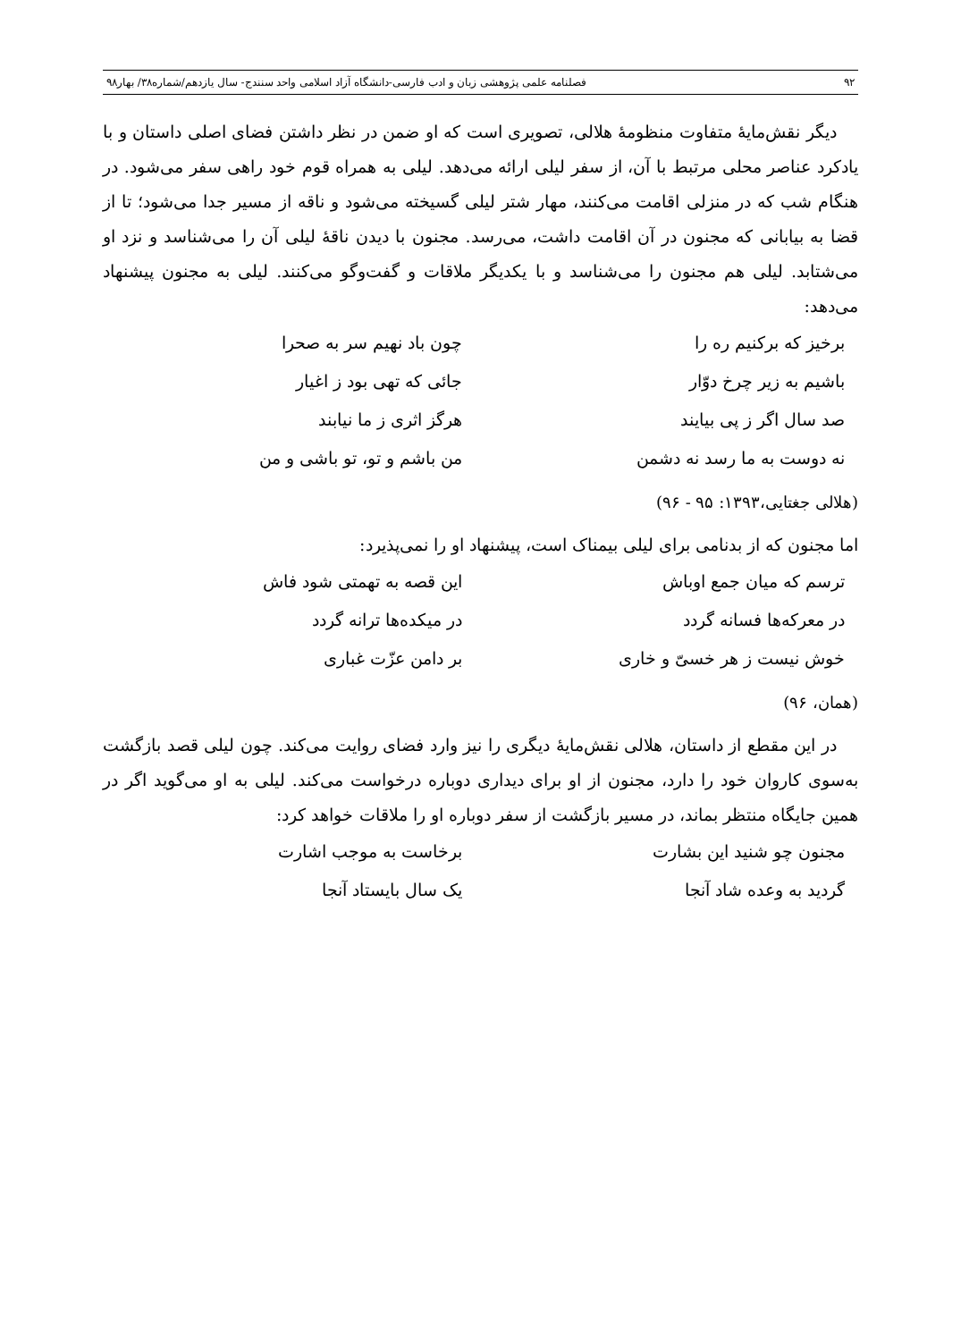۹۲ فصلنامه علمی پژوهشی زبان و ادب فارسی-دانشگاه آزاد اسلامی واحد سنندج- سال یازدهم/شماره۳۸/ بهار۹۸
دیگر نقش‌مایهٔ متفاوت منظومهٔ هلالی، تصویری است که او ضمن در نظر داشتن فضای اصلی داستان و با یادکرد عناصر محلی مرتبط با آن، از سفر لیلی ارائه می‌دهد. لیلی به همراه قوم خود راهی سفر می‌شود. در هنگام شب که در منزلی اقامت می‌کنند، مهار شتر لیلی گسیخته می‌شود و ناقه از مسیر جدا می‌شود؛ تا از قضا به بیابانی که مجنون در آن اقامت داشت، می‌رسد. مجنون با دیدن ناقهٔ لیلی آن را می‌شناسد و نزد او می‌شتابد. لیلی هم مجنون را می‌شناسد و با یکدیگر ملاقات و گفت‌وگو می‌کنند. لیلی به مجنون پیشنهاد می‌دهد:
برخیز که برکنیم ره را
چون باد نهیم سر به صحرا
باشیم به زیر چرخ دوّار
جائی که تهی بود ز اغیار
صد سال اگر ز پی بیایند
هرگز اثری ز ما نیابند
نه دوست به ما رسد نه دشمن
من باشم و تو، تو باشی و من
(هلالی جغتایی،۱۳۹۳: ۹۵ - ۹۶)
اما مجنون که از بدنامی برای لیلی بیمناک است، پیشنهاد او را نمی‌پذیرد:
ترسم که میان جمع اوباش
این قصه به تهمتی شود فاش
در معرکه‌ها فسانه گردد
در میکده‌ها ترانه گردد
خوش نیست ز هر خسیّ و خاری
بر دامن عزّت غباری
(همان، ۹۶)
در این مقطع از داستان، هلالی نقش‌مایهٔ دیگری را نیز وارد فضای روایت می‌کند. چون لیلی قصد بازگشت به‌سوی کاروان خود را دارد، مجنون از او برای دیداری دوباره درخواست می‌کند. لیلی به او می‌گوید اگر در همین جایگاه منتظر بماند، در مسیر بازگشت از سفر دوباره او را ملاقات خواهد کرد:
مجنون چو شنید این بشارت
برخاست به موجب اشارت
گردید به وعده شاد آنجا
یک سال بایستاد آنجا